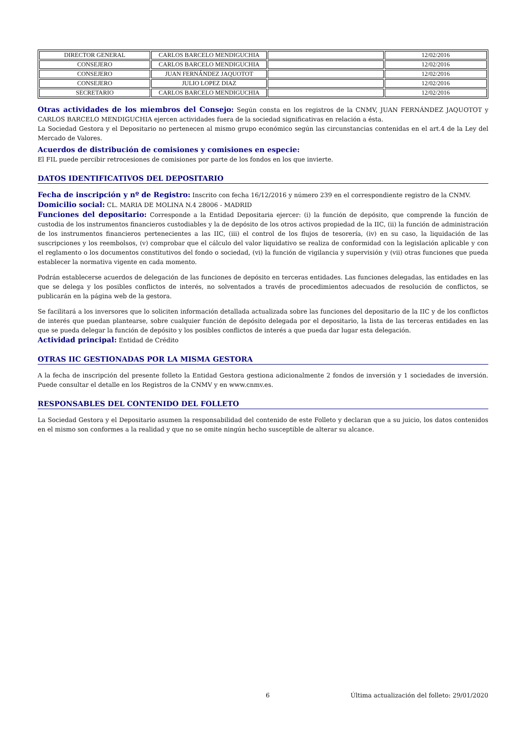| DIRECTOR GENERAL | CARLOS BARCELO MENDIGUCHIA | | 12/02/2016 |
| CONSEJERO | CARLOS BARCELO MENDIGUCHIA | | 12/02/2016 |
| CONSEJERO | JUAN FERNÁNDEZ JAQUOTOT | | 12/02/2016 |
| CONSEJERO | JULIO LOPEZ DIAZ | | 12/02/2016 |
| SECRETARIO | CARLOS BARCELO MENDIGUCHIA | | 12/02/2016 |
Otras actividades de los miembros del Consejo: Según consta en los registros de la CNMV, JUAN FERNÁNDEZ JAQUOTOT y CARLOS BARCELO MENDIGUCHIA ejercen actividades fuera de la sociedad significativas en relación a ésta.
La Sociedad Gestora y el Depositario no pertenecen al mismo grupo económico según las circunstancias contenidas en el art.4 de la Ley del Mercado de Valores.
Acuerdos de distribución de comisiones y comisiones en especie:
El FIL puede percibir retrocesiones de comisiones por parte de los fondos en los que invierte.
DATOS IDENTIFICATIVOS DEL DEPOSITARIO
Fecha de inscripción y nº de Registro: Inscrito con fecha 16/12/2016 y número 239 en el correspondiente registro de la CNMV.
Domicilio social: CL. MARIA DE MOLINA N.4 28006 - MADRID
Funciones del depositario: Corresponde a la Entidad Depositaria ejercer: (i) la función de depósito, que comprende la función de custodia de los instrumentos financieros custodiables y la de depósito de los otros activos propiedad de la IIC, (ii) la función de administración de los instrumentos financieros pertenecientes a las IIC, (iii) el control de los flujos de tesorería, (iv) en su caso, la liquidación de las suscripciones y los reembolsos, (v) comprobar que el cálculo del valor liquidativo se realiza de conformidad con la legislación aplicable y con el reglamento o los documentos constitutivos del fondo o sociedad, (vi) la función de vigilancia y supervisión y (vii) otras funciones que pueda establecer la normativa vigente en cada momento.
Podrán establecerse acuerdos de delegación de las funciones de depósito en terceras entidades. Las funciones delegadas, las entidades en las que se delega y los posibles conflictos de interés, no solventados a través de procedimientos adecuados de resolución de conflictos, se publicarán en la página web de la gestora.
Se facilitará a los inversores que lo soliciten información detallada actualizada sobre las funciones del depositario de la IIC y de los conflictos de interés que puedan plantearse, sobre cualquier función de depósito delegada por el depositario, la lista de las terceras entidades en las que se pueda delegar la función de depósito y los posibles conflictos de interés a que pueda dar lugar esta delegación.
Actividad principal: Entidad de Crédito
OTRAS IIC GESTIONADAS POR LA MISMA GESTORA
A la fecha de inscripción del presente folleto la Entidad Gestora gestiona adicionalmente 2 fondos de inversión y 1 sociedades de inversión. Puede consultar el detalle en los Registros de la CNMV y en www.cnmv.es.
RESPONSABLES DEL CONTENIDO DEL FOLLETO
La Sociedad Gestora y el Depositario asumen la responsabilidad del contenido de este Folleto y declaran que a su juicio, los datos contenidos en el mismo son conformes a la realidad y que no se omite ningún hecho susceptible de alterar su alcance.
6 Última actualización del folleto: 29/01/2020